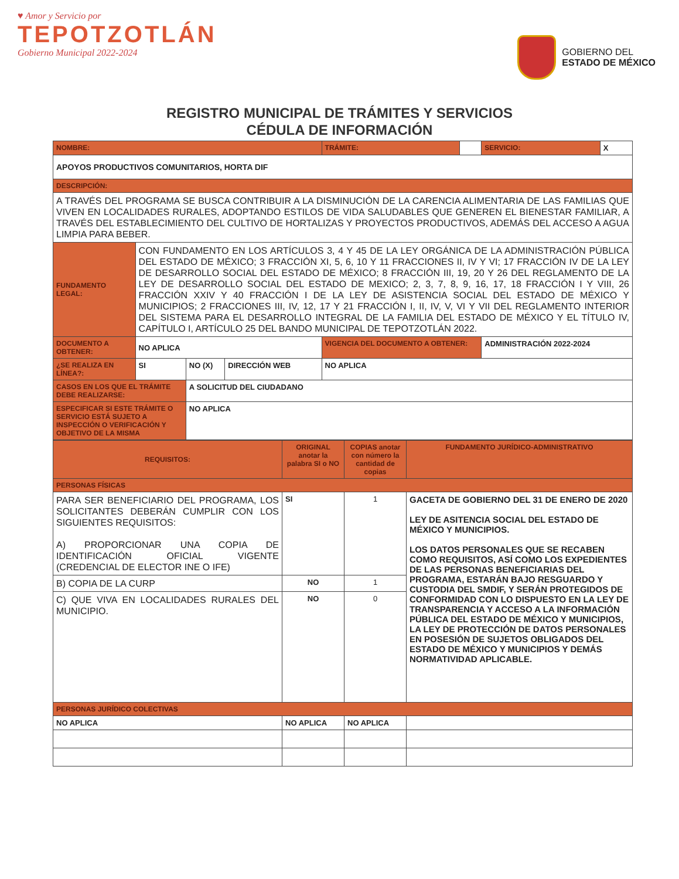♥ Amor y Servicio por
TEPOTZOTLÁN
Gobierno Municipal 2022-2024
GOBIERNO DEL
ESTADO DE MÉXICO
REGISTRO MUNICIPAL DE TRÁMITES Y SERVICIOS
CÉDULA DE INFORMACIÓN
| NOMBRE: | | | | | TRÁMITE: | | SERVICIO: | X |
| APOYOS PRODUCTIVOS COMUNITARIOS, HORTA DIF | | | | | | | | |
| DESCRIPCIÓN: | | | | | | | | |
| A TRAVÉS DEL PROGRAMA SE BUSCA CONTRIBUIR A LA DISMINUCIÓN DE LA CARENCIA ALIMENTARIA DE LAS FAMILIAS QUE VIVEN EN LOCALIDADES RURALES, ADOPTANDO ESTILOS DE VIDA SALUDABLES QUE GENEREN EL BIENESTAR FAMILIAR, A TRAVÉS DEL ESTABLECIMIENTO DEL CULTIVO DE HORTALIZAS Y PROYECTOS PRODUCTIVOS, ADEMÁS DEL ACCESO A AGUA LIMPIA PARA BEBER. | | | | | | | | |
| FUNDAMENTO LEGAL: | CON FUNDAMENTO EN LOS ARTÍCULOS 3, 4 Y 45 DE LA LEY ORGÁNICA DE LA ADMINISTRACIÓN PÚBLICA DEL ESTADO DE MÉXICO; 3 FRACCIÓN XI, 5, 6, 10 Y 11 FRACCIONES II, IV Y VI; 17 FRACCIÓN IV DE LA LEY DE DESARROLLO SOCIAL DEL ESTADO DE MÉXICO; 8 FRACCIÓN III, 19, 20 Y 26 DEL REGLAMENTO DE LA LEY DE DESARROLLO SOCIAL DEL ESTADO DE MEXICO; 2, 3, 7, 8, 9, 16, 17, 18 FRACCIÓN I Y VIII, 26 FRACCIÓN XXIV Y 40 FRACCIÓN I DE LA LEY DE ASISTENCIA SOCIAL DEL ESTADO DE MÉXICO Y MUNICIPIOS; 2 FRACCIONES III, IV, 12, 17 Y 21 FRACCIÓN I, II, IV, V, VI Y VII DEL REGLAMENTO INTERIOR DEL SISTEMA PARA EL DESARROLLO INTEGRAL DE LA FAMILIA DEL ESTADO DE MÉXICO Y EL TÍTULO IV, CAPÍTULO I, ARTÍCULO 25 DEL BANDO MUNICIPAL DE TEPOTZOTLÁN 2022. | | | | | | | |
| DOCUMENTO A OBTENER: | NO APLICA | | | | VIGENCIA DEL DOCUMENTO A OBTENER: | | ADMINISTRACIÓN 2022-2024 | |
| ¿SE REALIZA EN LÍNEA?: | SI | NO (X) | DIRECCIÓN WEB | NO APLICA | | | | |
| CASOS EN LOS QUE EL TRÁMITE DEBE REALIZARSE: | | A SOLICITUD DEL CIUDADANO | | | | | | |
| ESPECIFICAR SI ESTE TRÁMITE O SERVICIO ESTÁ SUJETO A INSPECCIÓN O VERIFICACIÓN Y OBJETIVO DE LA MISMA | | NO APLICA | | | | | | |
| REQUISITOS: | ORIGINAL anotar la palabra SI o NO | COPIAS anotar con número la cantidad de copias | FUNDAMENTO JURÍDICO-ADMINISTRATIVO |
| --- | --- | --- | --- |
| PERSONAS FÍSICAS | | | |
| PARA SER BENEFICIARIO DEL PROGRAMA, LOS SOLICITANTES DEBERÁN CUMPLIR CON LOS SIGUIENTES REQUISITOS: A) PROPORCIONAR UNA COPIA DE IDENTIFICACIÓN OFICIAL VIGENTE (CREDENCIAL DE ELECTOR INE O IFE) | SI | 1 | GACETA DE GOBIERNO DEL 31 DE ENERO DE 2020 LEY DE ASITENCIA SOCIAL DEL ESTADO DE MÉXICO Y MUNICIPIOS. LOS DATOS PERSONALES QUE SE RECABEN COMO REQUISITOS, ASÍ COMO LOS EXPEDIENTES DE LAS PERSONAS BENEFICIARIAS DEL PROGRAMA, ESTARÁN BAJO RESGUARDO Y CUSTODIA DEL SMDIF, Y SERÁN PROTEGIDOS DE CONFORMIDAD CON LO DISPUESTO EN LA LEY DE TRANSPARENCIA Y ACCESO A LA INFORMACIÓN PÚBLICA DEL ESTADO DE MÉXICO Y MUNICIPIOS, LA LEY DE PROTECCIÓN DE DATOS PERSONALES EN POSESIÓN DE SUJETOS OBLIGADOS DEL ESTADO DE MÉXICO Y MUNICIPIOS Y DEMÁS NORMATIVIDAD APLICABLE. |
| B) COPIA DE LA CURP | NO | 1 | |
| C) QUE VIVA EN LOCALIDADES RURALES DEL MUNICIPIO. | NO | 0 | |
| PERSONAS JURÍDICO COLECTIVAS | | | |
| NO APLICA | NO APLICA | NO APLICA | |